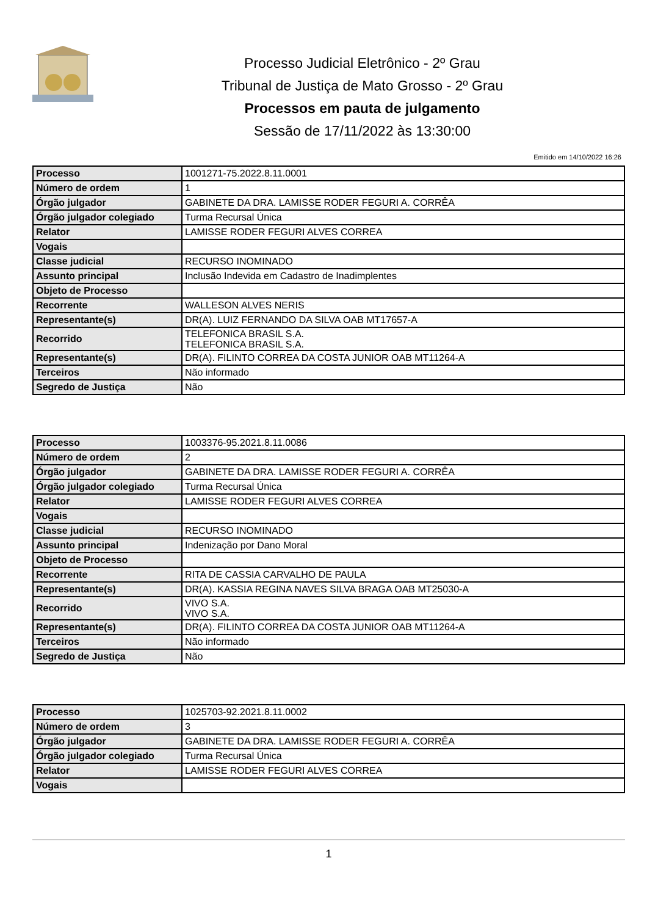Processo Judicial Eletrônico - 2º Grau
Tribunal de Justiça de Mato Grosso - 2º Grau
Processos em pauta de julgamento
Sessão de 17/11/2022 às 13:30:00
Emitido em 14/10/2022 16:26
| Processo | 1001271-75.2022.8.11.0001 |
| Número de ordem | 1 |
| Órgão julgador | GABINETE DA DRA. LAMISSE RODER FEGURI A. CORRÊA |
| Órgão julgador colegiado | Turma Recursal Única |
| Relator | LAMISSE RODER FEGURI ALVES CORREA |
| Vogais | |
| Classe judicial | RECURSO INOMINADO |
| Assunto principal | Inclusão Indevida em Cadastro de Inadimplentes |
| Objeto de Processo | |
| Recorrente | WALLESON ALVES NERIS |
| Representante(s) | DR(A). LUIZ FERNANDO DA SILVA OAB MT17657-A |
| Recorrido | TELEFONICA BRASIL S.A. TELEFONICA BRASIL S.A. |
| Representante(s) | DR(A). FILINTO CORREA DA COSTA JUNIOR OAB MT11264-A |
| Terceiros | Não informado |
| Segredo de Justiça | Não |
| Processo | 1003376-95.2021.8.11.0086 |
| Número de ordem | 2 |
| Órgão julgador | GABINETE DA DRA. LAMISSE RODER FEGURI A. CORRÊA |
| Órgão julgador colegiado | Turma Recursal Única |
| Relator | LAMISSE RODER FEGURI ALVES CORREA |
| Vogais | |
| Classe judicial | RECURSO INOMINADO |
| Assunto principal | Indenização por Dano Moral |
| Objeto de Processo | |
| Recorrente | RITA DE CASSIA CARVALHO DE PAULA |
| Representante(s) | DR(A). KASSIA REGINA NAVES SILVA BRAGA OAB MT25030-A |
| Recorrido | VIVO S.A. VIVO S.A. |
| Representante(s) | DR(A). FILINTO CORREA DA COSTA JUNIOR OAB MT11264-A |
| Terceiros | Não informado |
| Segredo de Justiça | Não |
| Processo | 1025703-92.2021.8.11.0002 |
| Número de ordem | 3 |
| Órgão julgador | GABINETE DA DRA. LAMISSE RODER FEGURI A. CORRÊA |
| Órgão julgador colegiado | Turma Recursal Única |
| Relator | LAMISSE RODER FEGURI ALVES CORREA |
| Vogais | |
1